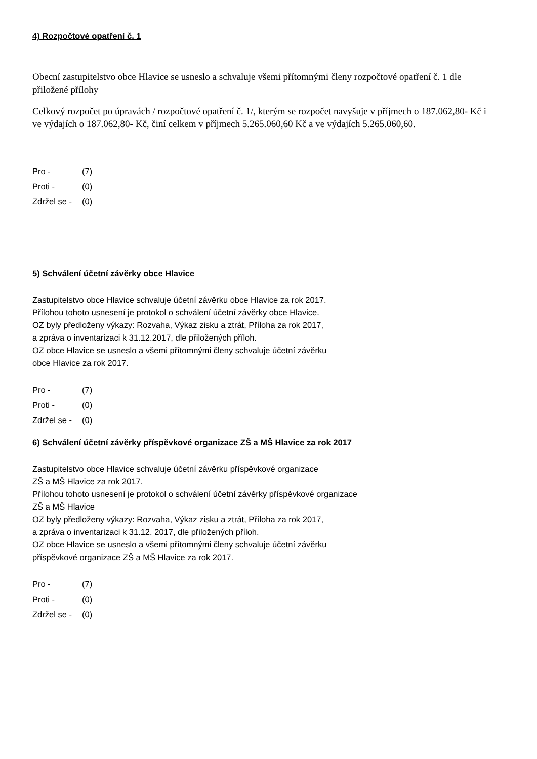4) Rozpočtové opatření č. 1
Obecní zastupitelstvo obce Hlavice se usneslo a schvaluje všemi přítomnými členy rozpočtové opatření č. 1 dle přiložené přílohy
Celkový rozpočet po úpravách / rozpočtové opatření č. 1/, kterým se rozpočet navyšuje v příjmech o 187.062,80- Kč i ve výdajích o 187.062,80- Kč, činí celkem v příjmech 5.265.060,60 Kč a ve výdajích 5.265.060,60.
| Pro - | (7) |
| Proti - | (0) |
| Zdržel se - | (0) |
5) Schválení účetní závěrky obce Hlavice
Zastupitelstvo obce Hlavice schvaluje účetní závěrku obce Hlavice za rok 2017.
Přílohou tohoto usnesení je protokol o schválení účetní závěrky obce Hlavice.
OZ byly předloženy výkazy: Rozvaha, Výkaz zisku a ztrát, Příloha za rok 2017,
a zpráva o inventarizaci k 31.12.2017, dle přiložených příloh.
OZ obce Hlavice se usneslo a všemi přítomnými členy schvaluje účetní závěrku
obce Hlavice za rok 2017.
| Pro - | (7) |
| Proti - | (0) |
| Zdržel se - | (0) |
6) Schválení účetní závěrky příspěvkové organizace ZŠ a MŠ Hlavice za rok 2017
Zastupitelstvo obce Hlavice schvaluje účetní závěrku příspěvkové organizace
ZŠ a MŠ Hlavice za rok 2017.
Přílohou tohoto usnesení je protokol o schválení účetní závěrky příspěvkové organizace
ZŠ a MŠ Hlavice
OZ byly předloženy výkazy: Rozvaha, Výkaz zisku a ztrát, Příloha za rok 2017,
a zpráva o inventarizaci k 31.12. 2017, dle přiložených příloh.
OZ obce Hlavice se usneslo a všemi přítomnými členy schvaluje účetní závěrku
příspěvkové organizace ZŠ a MŠ Hlavice za rok 2017.
| Pro - | (7) |
| Proti - | (0) |
| Zdržel se - | (0) |